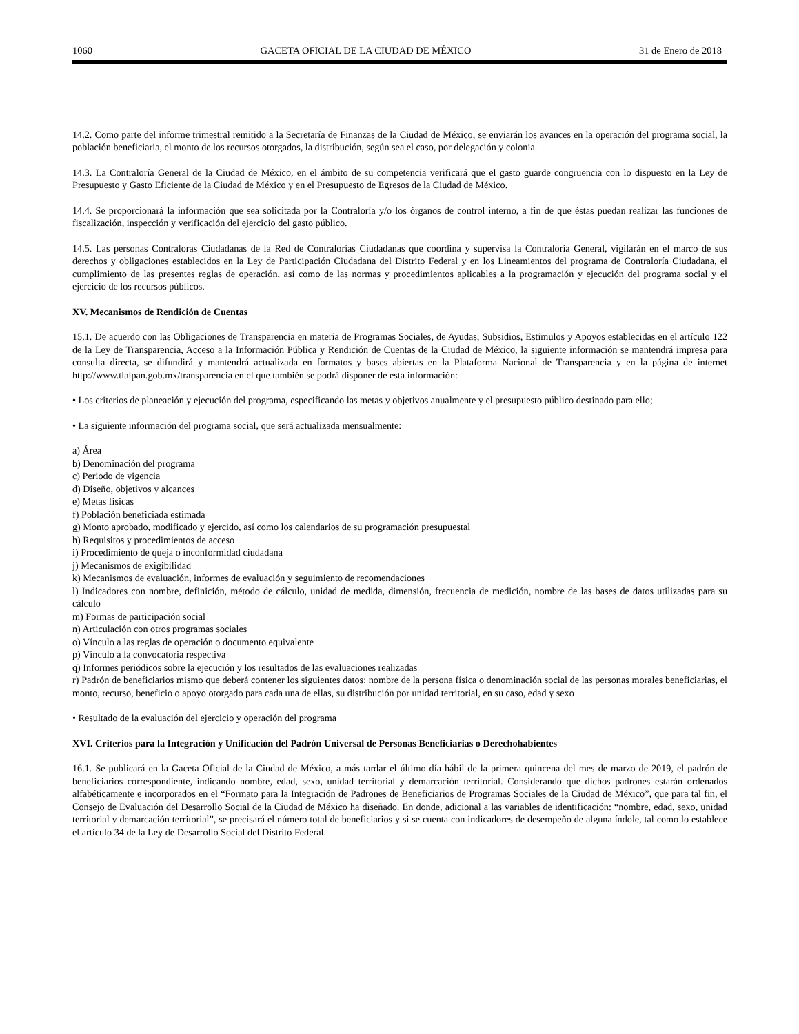1060 GACETA OFICIAL DE LA CIUDAD DE MÉXICO 31 de Enero de 2018
14.2. Como parte del informe trimestral remitido a la Secretaría de Finanzas de la Ciudad de México, se enviarán los avances en la operación del programa social, la población beneficiaria, el monto de los recursos otorgados, la distribución, según sea el caso, por delegación y colonia.
14.3. La Contraloría General de la Ciudad de México, en el ámbito de su competencia verificará que el gasto guarde congruencia con lo dispuesto en la Ley de Presupuesto y Gasto Eficiente de la Ciudad de México y en el Presupuesto de Egresos de la Ciudad de México.
14.4. Se proporcionará la información que sea solicitada por la Contraloría y/o los órganos de control interno, a fin de que éstas puedan realizar las funciones de fiscalización, inspección y verificación del ejercicio del gasto público.
14.5. Las personas Contraloras Ciudadanas de la Red de Contralorías Ciudadanas que coordina y supervisa la Contraloría General, vigilarán en el marco de sus derechos y obligaciones establecidos en la Ley de Participación Ciudadana del Distrito Federal y en los Lineamientos del programa de Contraloría Ciudadana, el cumplimiento de las presentes reglas de operación, así como de las normas y procedimientos aplicables a la programación y ejecución del programa social y el ejercicio de los recursos públicos.
XV. Mecanismos de Rendición de Cuentas
15.1. De acuerdo con las Obligaciones de Transparencia en materia de Programas Sociales, de Ayudas, Subsidios, Estímulos y Apoyos establecidas en el artículo 122 de la Ley de Transparencia, Acceso a la Información Pública y Rendición de Cuentas de la Ciudad de México, la siguiente información se mantendrá impresa para consulta directa, se difundirá y mantendrá actualizada en formatos y bases abiertas en la Plataforma Nacional de Transparencia y en la página de internet http://www.tlalpan.gob.mx/transparencia en el que también se podrá disponer de esta información:
• Los criterios de planeación y ejecución del programa, especificando las metas y objetivos anualmente y el presupuesto público destinado para ello;
• La siguiente información del programa social, que será actualizada mensualmente:
a) Área
b) Denominación del programa
c) Periodo de vigencia
d) Diseño, objetivos y alcances
e) Metas físicas
f) Población beneficiada estimada
g) Monto aprobado, modificado y ejercido, así como los calendarios de su programación presupuestal
h) Requisitos y procedimientos de acceso
i) Procedimiento de queja o inconformidad ciudadana
j) Mecanismos de exigibilidad
k) Mecanismos de evaluación, informes de evaluación y seguimiento de recomendaciones
l) Indicadores con nombre, definición, método de cálculo, unidad de medida, dimensión, frecuencia de medición, nombre de las bases de datos utilizadas para su cálculo
m) Formas de participación social
n) Articulación con otros programas sociales
o) Vínculo a las reglas de operación o documento equivalente
p) Vínculo a la convocatoria respectiva
q) Informes periódicos sobre la ejecución y los resultados de las evaluaciones realizadas
r) Padrón de beneficiarios mismo que deberá contener los siguientes datos: nombre de la persona física o denominación social de las personas morales beneficiarias, el monto, recurso, beneficio o apoyo otorgado para cada una de ellas, su distribución por unidad territorial, en su caso, edad y sexo
• Resultado de la evaluación del ejercicio y operación del programa
XVI. Criterios para la Integración y Unificación del Padrón Universal de Personas Beneficiarias o Derechohabientes
16.1. Se publicará en la Gaceta Oficial de la Ciudad de México, a más tardar el último día hábil de la primera quincena del mes de marzo de 2019, el padrón de beneficiarios correspondiente, indicando nombre, edad, sexo, unidad territorial y demarcación territorial. Considerando que dichos padrones estarán ordenados alfabéticamente e incorporados en el “Formato para la Integración de Padrones de Beneficiarios de Programas Sociales de la Ciudad de México”, que para tal fin, el Consejo de Evaluación del Desarrollo Social de la Ciudad de México ha diseñado. En donde, adicional a las variables de identificación: “nombre, edad, sexo, unidad territorial y demarcación territorial”, se precisará el número total de beneficiarios y si se cuenta con indicadores de desempeño de alguna índole, tal como lo establece el artículo 34 de la Ley de Desarrollo Social del Distrito Federal.